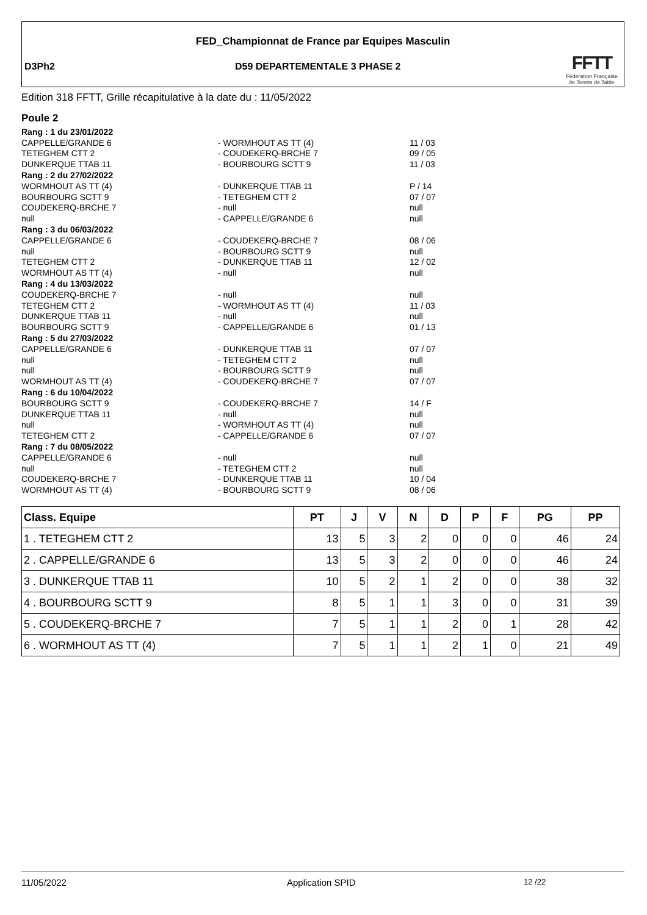FED_Championnat de France par Equipes Masculin
D3Ph2 D59 DEPARTEMENTALE 3 PHASE 2
FFTT
Fédération Française
de Tennis de Table
Edition 318 FFTT, Grille récapitulative à la date du : 11/05/2022
Poule 2
| Rang : 1 du 23/01/2022 | | |
| CAPPELLE/GRANDE 6 | - WORMHOUT AS TT (4) | 11 / 03 |
| TETEGHEM CTT 2 | - COUDEKERQ-BRCHE 7 | 09 / 05 |
| DUNKERQUE TTAB 11 | - BOURBOURG SCTT 9 | 11 / 03 |
| Rang : 2 du 27/02/2022 | | |
| WORMHOUT AS TT (4) | - DUNKERQUE TTAB 11 | P / 14 |
| BOURBOURG SCTT 9 | - TETEGHEM CTT 2 | 07 / 07 |
| COUDEKERQ-BRCHE 7 | - null | null |
| null | - CAPPELLE/GRANDE 6 | null |
| Rang : 3 du 06/03/2022 | | |
| CAPPELLE/GRANDE 6 | - COUDEKERQ-BRCHE 7 | 08 / 06 |
| null | - BOURBOURG SCTT 9 | null |
| TETEGHEM CTT 2 | - DUNKERQUE TTAB 11 | 12 / 02 |
| WORMHOUT AS TT (4) | - null | null |
| Rang : 4 du 13/03/2022 | | |
| COUDEKERQ-BRCHE 7 | - null | null |
| TETEGHEM CTT 2 | - WORMHOUT AS TT (4) | 11 / 03 |
| DUNKERQUE TTAB 11 | - null | null |
| BOURBOURG SCTT 9 | - CAPPELLE/GRANDE 6 | 01 / 13 |
| Rang : 5 du 27/03/2022 | | |
| CAPPELLE/GRANDE 6 | - DUNKERQUE TTAB 11 | 07 / 07 |
| null | - TETEGHEM CTT 2 | null |
| null | - BOURBOURG SCTT 9 | null |
| WORMHOUT AS TT (4) | - COUDEKERQ-BRCHE 7 | 07 / 07 |
| Rang : 6 du 10/04/2022 | | |
| BOURBOURG SCTT 9 | - COUDEKERQ-BRCHE 7 | 14 / F |
| DUNKERQUE TTAB 11 | - null | null |
| null | - WORMHOUT AS TT (4) | null |
| TETEGHEM CTT 2 | - CAPPELLE/GRANDE 6 | 07 / 07 |
| Rang : 7 du 08/05/2022 | | |
| CAPPELLE/GRANDE 6 | - null | null |
| null | - TETEGHEM CTT 2 | null |
| COUDEKERQ-BRCHE 7 | - DUNKERQUE TTAB 11 | 10 / 04 |
| WORMHOUT AS TT (4) | - BOURBOURG SCTT 9 | 08 / 06 |
| Class. Equipe | PT | J | V | N | D | P | F | PG | PP |
| --- | --- | --- | --- | --- | --- | --- | --- | --- | --- |
| 1 . TETEGHEM CTT 2 | 13 | 5 | 3 | 2 | 0 | 0 | 0 | 46 | 24 |
| 2 . CAPPELLE/GRANDE 6 | 13 | 5 | 3 | 2 | 0 | 0 | 0 | 46 | 24 |
| 3 . DUNKERQUE TTAB 11 | 10 | 5 | 2 | 1 | 2 | 0 | 0 | 38 | 32 |
| 4 . BOURBOURG SCTT 9 | 8 | 5 | 1 | 1 | 3 | 0 | 0 | 31 | 39 |
| 5 . COUDEKERQ-BRCHE 7 | 7 | 5 | 1 | 1 | 2 | 0 | 1 | 28 | 42 |
| 6 . WORMHOUT AS TT (4) | 7 | 5 | 1 | 1 | 2 | 1 | 0 | 21 | 49 |
11/05/2022 Application SPID 12 /22